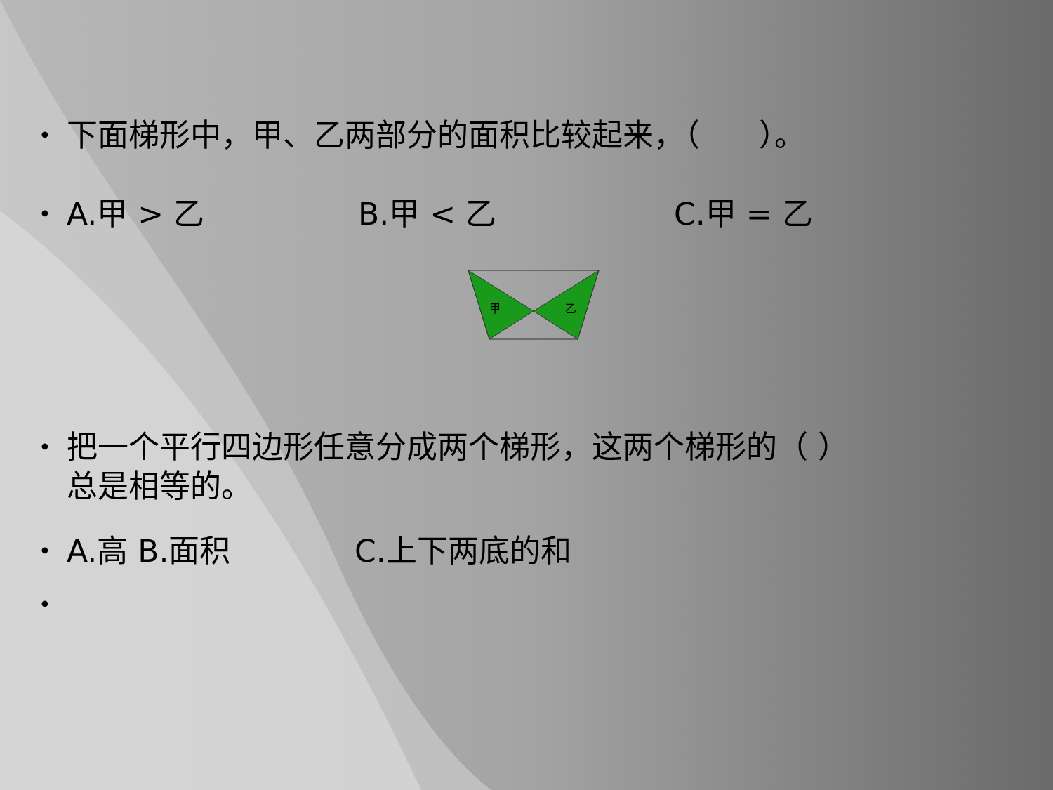• 下面梯形中，甲、乙两部分的面积比较起来，（ ）。
• A.甲 > 乙 B.甲 < 乙 C.甲 = 乙
甲
乙
• 把一个平行四边形任意分成两个梯形，这两个梯形的（ ）
总是相等的。
• A.高 B.面积 C.上下两底的和
•